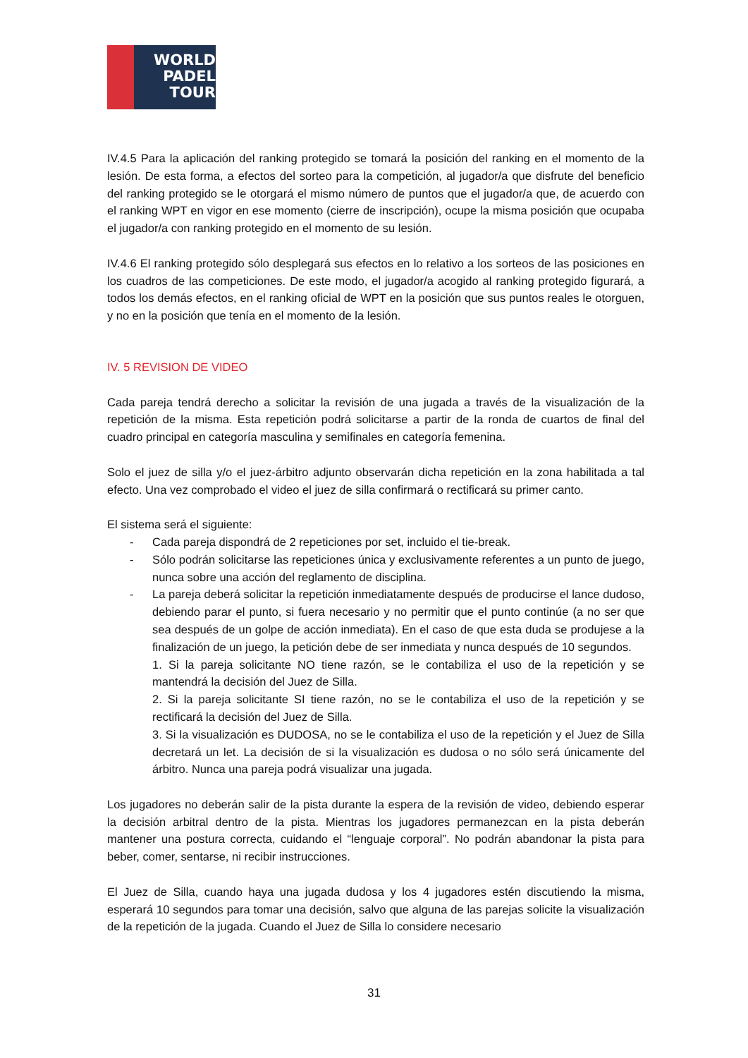WORLD
PADEL
TOUR
IV.4.5 Para la aplicación del ranking protegido se tomará la posición del ranking en el momento de la lesión. De esta forma, a efectos del sorteo para la competición, al jugador/a que disfrute del beneficio del ranking protegido se le otorgará el mismo número de puntos que el jugador/a que, de acuerdo con el ranking WPT en vigor en ese momento (cierre de inscripción), ocupe la misma posición que ocupaba el jugador/a con ranking protegido en el momento de su lesión.
IV.4.6 El ranking protegido sólo desplegará sus efectos en lo relativo a los sorteos de las posiciones en los cuadros de las competiciones. De este modo, el jugador/a acogido al ranking protegido figurará, a todos los demás efectos, en el ranking oficial de WPT en la posición que sus puntos reales le otorguen, y no en la posición que tenía en el momento de la lesión.
IV. 5 REVISION DE VIDEO
Cada pareja tendrá derecho a solicitar la revisión de una jugada a través de la visualización de la repetición de la misma. Esta repetición podrá solicitarse a partir de la ronda de cuartos de final del cuadro principal en categoría masculina y semifinales en categoría femenina.
Solo el juez de silla y/o el juez-árbitro adjunto observarán dicha repetición en la zona habilitada a tal efecto. Una vez comprobado el video el juez de silla confirmará o rectificará su primer canto.
El sistema será el siguiente:
- Cada pareja dispondrá de 2 repeticiones por set, incluido el tie-break.
- Sólo podrán solicitarse las repeticiones única y exclusivamente referentes a un punto de juego, nunca sobre una acción del reglamento de disciplina.
- La pareja deberá solicitar la repetición inmediatamente después de producirse el lance dudoso, debiendo parar el punto, si fuera necesario y no permitir que el punto continúe (a no ser que sea después de un golpe de acción inmediata). En el caso de que esta duda se produjese a la finalización de un juego, la petición debe de ser inmediata y nunca después de 10 segundos.
1. Si la pareja solicitante NO tiene razón, se le contabiliza el uso de la repetición y se mantendrá la decisión del Juez de Silla.
2. Si la pareja solicitante SI tiene razón, no se le contabiliza el uso de la repetición y se rectificará la decisión del Juez de Silla.
3. Si la visualización es DUDOSA, no se le contabiliza el uso de la repetición y el Juez de Silla decretará un let. La decisión de si la visualización es dudosa o no sólo será únicamente del árbitro. Nunca una pareja podrá visualizar una jugada.
Los jugadores no deberán salir de la pista durante la espera de la revisión de video, debiendo esperar la decisión arbitral dentro de la pista. Mientras los jugadores permanezcan en la pista deberán mantener una postura correcta, cuidando el “lenguaje corporal”. No podrán abandonar la pista para beber, comer, sentarse, ni recibir instrucciones.
El Juez de Silla, cuando haya una jugada dudosa y los 4 jugadores estén discutiendo la misma, esperará 10 segundos para tomar una decisión, salvo que alguna de las parejas solicite la visualización de la repetición de la jugada. Cuando el Juez de Silla lo considere necesario
31